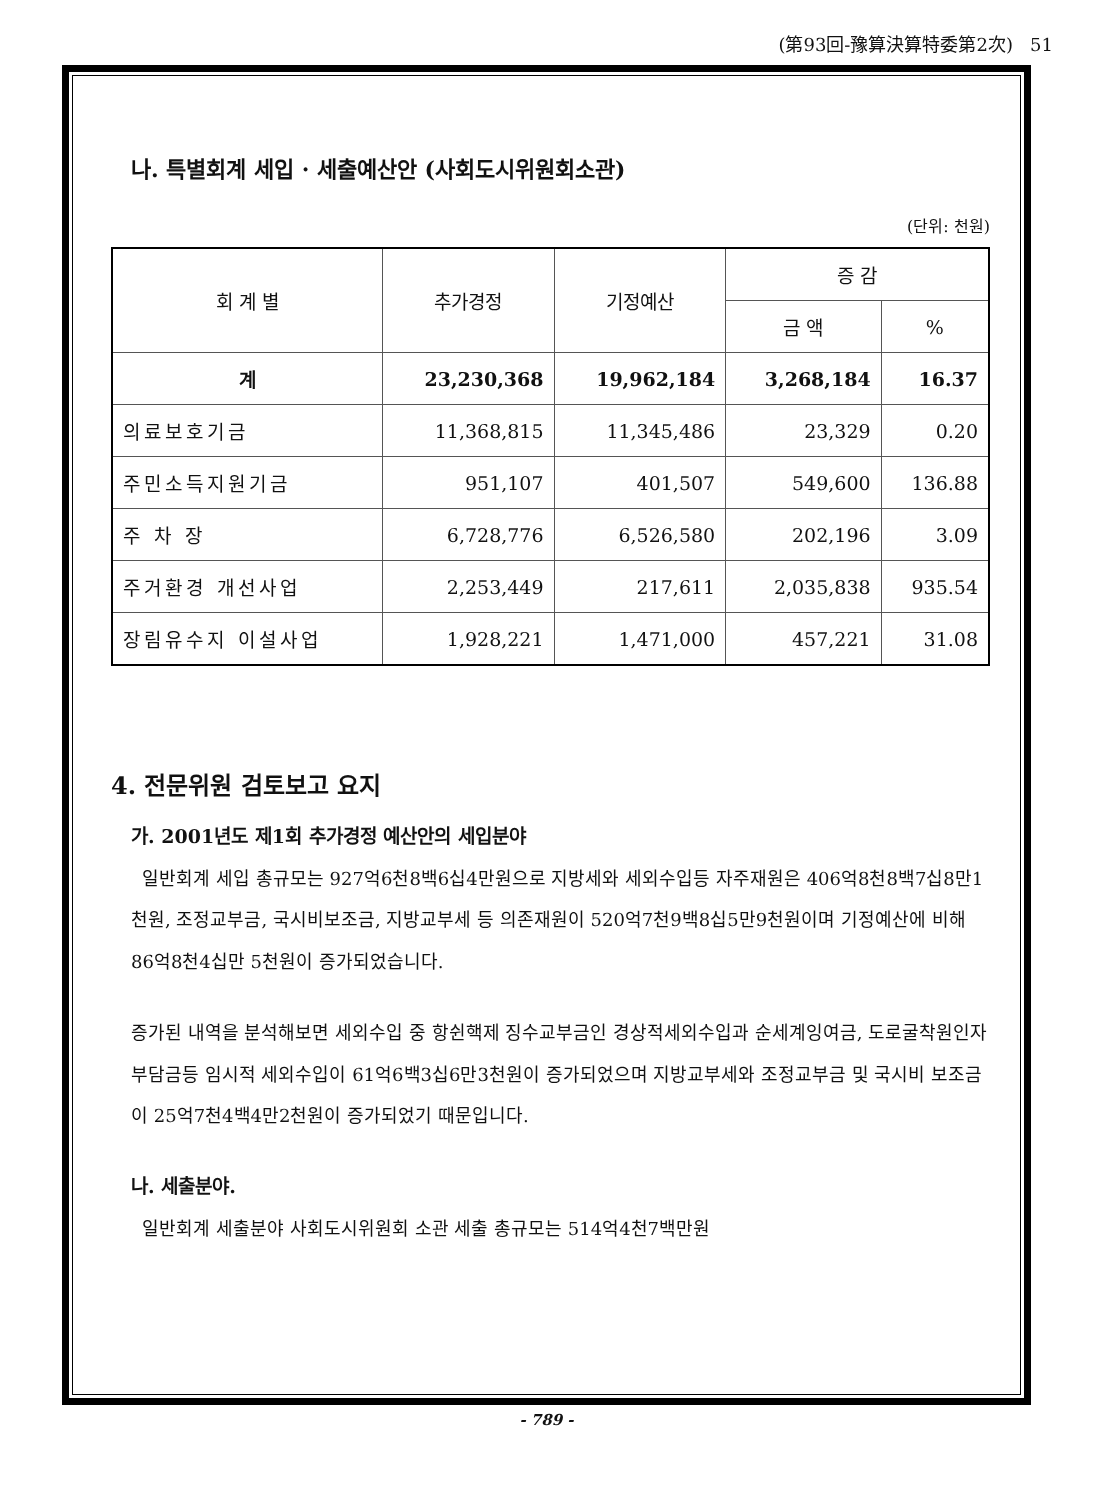(第93回-豫算決算特委第2次) 51
나. 특별회계 세입 · 세출예산안 (사회도시위원회소관)
(단위: 천원)
| 회 계 별 | 추가경정 | 기정예산 | 증 감 | |
| --- | --- | --- | --- | --- |
| | | | 금 액 | % |
| 계 | 23,230,368 | 19,962,184 | 3,268,184 | 16.37 |
| 의료보호기금 | 11,368,815 | 11,345,486 | 23,329 | 0.20 |
| 주민소득지원기금 | 951,107 | 401,507 | 549,600 | 136.88 |
| 주 차 장 | 6,728,776 | 6,526,580 | 202,196 | 3.09 |
| 주거환경 개선사업 | 2,253,449 | 217,611 | 2,035,838 | 935.54 |
| 장림유수지 이설사업 | 1,928,221 | 1,471,000 | 457,221 | 31.08 |
4. 전문위원 검토보고 요지
가. 2001년도 제1회 추가경정 예산안의 세입분야
일반회계 세입 총규모는 927억6천8백6십4만원으로 지방세와 세외수입등 자주재원은 406억8천8백7십8만1천원, 조정교부금, 국시비보조금, 지방교부세 등 의존재원이 520억7천9백8십5만9천원이며 기정예산에 비해 86억8천4십만 5천원이 증가되었습니다.
증가된 내역을 분석해보면 세외수입 중 항쉰핵제 징수교부금인 경상적세외수입과 순세계잉여금, 도로굴착원인자 부담금등 임시적 세외수입이 61억6백3십6만3천원이 증가되었으며 지방교부세와 조정교부금 및 국시비 보조금이 25억7천4백4만2천원이 증가되었기 때문입니다.
나. 세출분야.
일반회계 세출분야 사회도시위원회 소관 세출 총규모는 514억4천7백만원
- 789 -